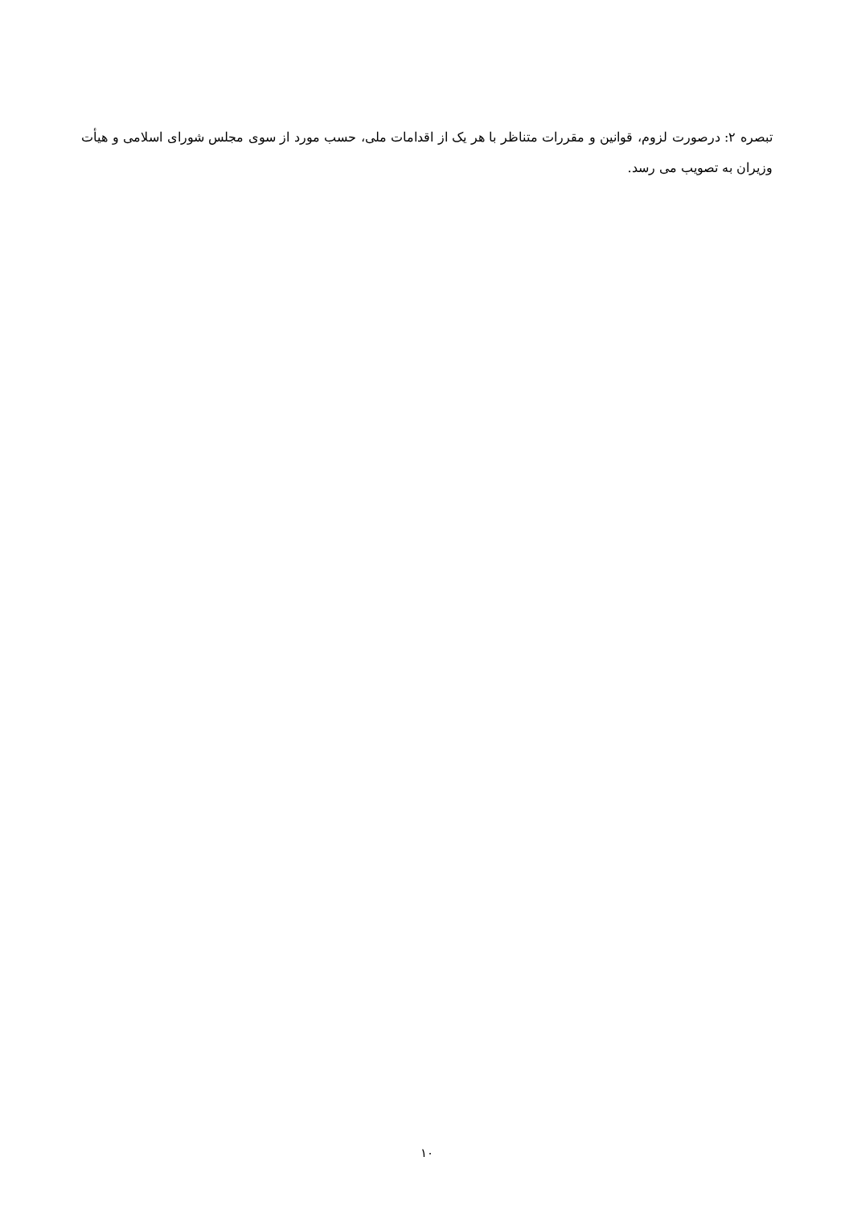تبصره ۲: درصورت لزوم، قوانین و مقررات متناظر با هر یک از اقدامات ملی، حسب مورد از سوی مجلس شورای اسلامی و هیأت وزیران به تصویب می رسد.
۱۰